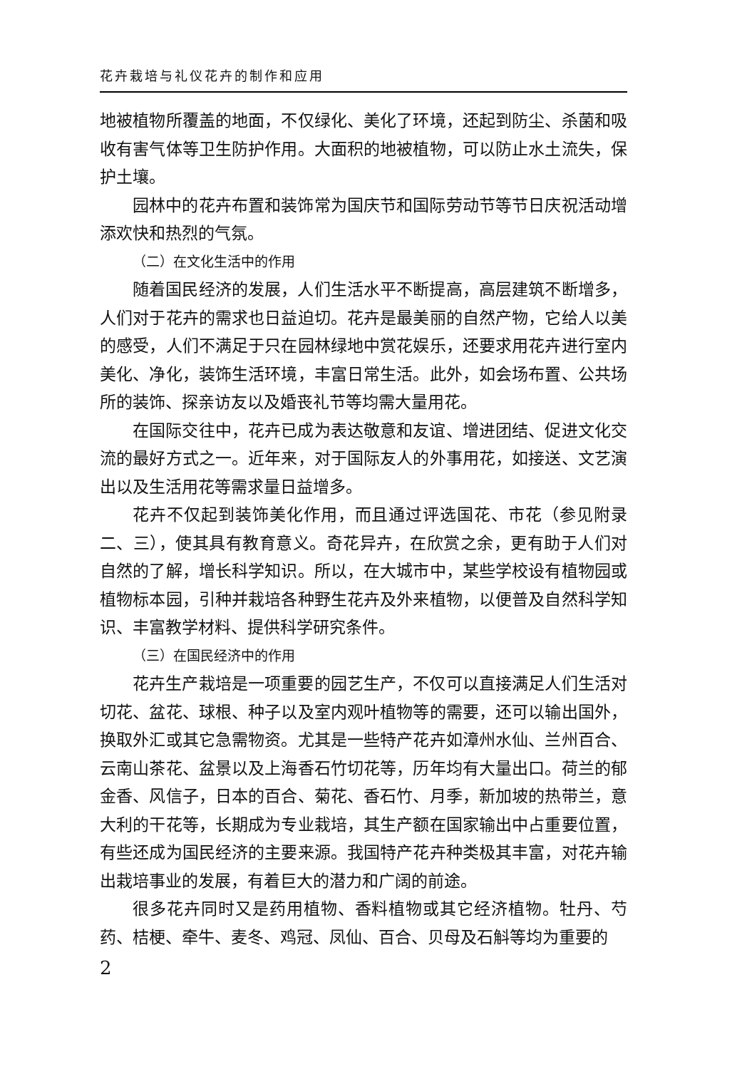花卉栽培与礼仪花卉的制作和应用
地被植物所覆盖的地面，不仅绿化、美化了环境，还起到防尘、杀菌和吸收有害气体等卫生防护作用。大面积的地被植物，可以防止水土流失，保护土壤。
园林中的花卉布置和装饰常为国庆节和国际劳动节等节日庆祝活动增添欢快和热烈的气氛。
（二）在文化生活中的作用
随着国民经济的发展，人们生活水平不断提高，高层建筑不断增多，人们对于花卉的需求也日益迫切。花卉是最美丽的自然产物，它给人以美的感受，人们不满足于只在园林绿地中赏花娱乐，还要求用花卉进行室内美化、净化，装饰生活环境，丰富日常生活。此外，如会场布置、公共场所的装饰、探亲访友以及婚丧礼节等均需大量用花。
在国际交往中，花卉已成为表达敬意和友谊、增进团结、促进文化交流的最好方式之一。近年来，对于国际友人的外事用花，如接送、文艺演出以及生活用花等需求量日益增多。
花卉不仅起到装饰美化作用，而且通过评选国花、市花（参见附录二、三），使其具有教育意义。奇花异卉，在欣赏之余，更有助于人们对自然的了解，增长科学知识。所以，在大城市中，某些学校设有植物园或植物标本园，引种并栽培各种野生花卉及外来植物，以便普及自然科学知识、丰富教学材料、提供科学研究条件。
（三）在国民经济中的作用
花卉生产栽培是一项重要的园艺生产，不仅可以直接满足人们生活对切花、盆花、球根、种子以及室内观叶植物等的需要，还可以输出国外，换取外汇或其它急需物资。尤其是一些特产花卉如漳州水仙、兰州百合、云南山茶花、盆景以及上海香石竹切花等，历年均有大量出口。荷兰的郁金香、风信子，日本的百合、菊花、香石竹、月季，新加坡的热带兰，意大利的干花等，长期成为专业栽培，其生产额在国家输出中占重要位置，有些还成为国民经济的主要来源。我国特产花卉种类极其丰富，对花卉输出栽培事业的发展，有着巨大的潜力和广阔的前途。
很多花卉同时又是药用植物、香料植物或其它经济植物。牡丹、芍药、桔梗、牵牛、麦冬、鸡冠、凤仙、百合、贝母及石斛等均为重要的
2